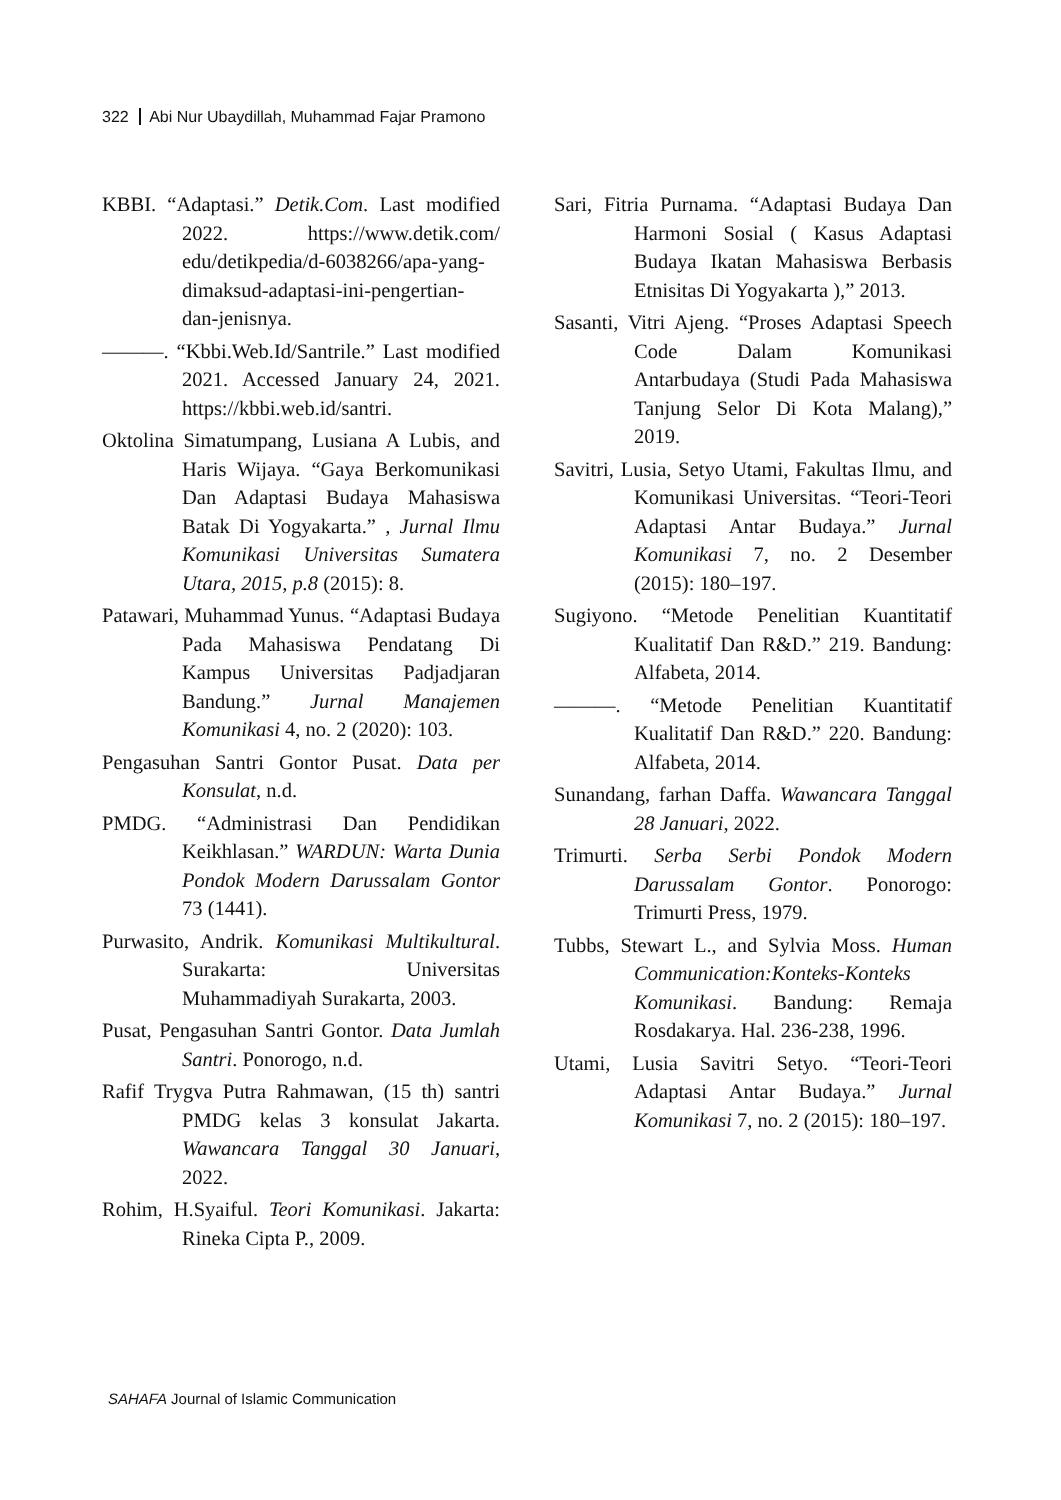322 Abi Nur Ubaydillah, Muhammad Fajar Pramono
KBBI. “Adaptasi.” Detik.Com. Last modified 2022. https://www.detik.com/ edu/detikpedia/d-6038266/apa-yang-dimaksud-adaptasi-ini-pengertian-dan-jenisnya.
———. “Kbbi.Web.Id/Santrile.” Last modified 2021. Accessed January 24, 2021. https://kbbi.web.id/santri.
Oktolina Simatumpang, Lusiana A Lubis, and Haris Wijaya. “Gaya Berkomunikasi Dan Adaptasi Budaya Mahasiswa Batak Di Yogyakarta.” , Jurnal Ilmu Komunikasi Universitas Sumatera Utara, 2015, p.8 (2015): 8.
Patawari, Muhammad Yunus. “Adaptasi Budaya Pada Mahasiswa Pendatang Di Kampus Universitas Padjadjaran Bandung.” Jurnal Manajemen Komunikasi 4, no. 2 (2020): 103.
Pengasuhan Santri Gontor Pusat. Data per Konsulat, n.d.
PMDG. “Administrasi Dan Pendidikan Keikhlasan.” WARDUN: Warta Dunia Pondok Modern Darussalam Gontor 73 (1441).
Purwasito, Andrik. Komunikasi Multikultural. Surakarta: Universitas Muhammadiyah Surakarta, 2003.
Pusat, Pengasuhan Santri Gontor. Data Jumlah Santri. Ponorogo, n.d.
Rafif Trygva Putra Rahmawan, (15 th) santri PMDG kelas 3 konsulat Jakarta. Wawancara Tanggal 30 Januari, 2022.
Rohim, H.Syaiful. Teori Komunikasi. Jakarta: Rineka Cipta P., 2009.
Sari, Fitria Purnama. “Adaptasi Budaya Dan Harmoni Sosial ( Kasus Adaptasi Budaya Ikatan Mahasiswa Berbasis Etnisitas Di Yogyakarta ),” 2013.
Sasanti, Vitri Ajeng. “Proses Adaptasi Speech Code Dalam Komunikasi Antarbudaya (Studi Pada Mahasiswa Tanjung Selor Di Kota Malang),” 2019.
Savitri, Lusia, Setyo Utami, Fakultas Ilmu, and Komunikasi Universitas. “Teori-Teori Adaptasi Antar Budaya.” Jurnal Komunikasi 7, no. 2 Desember (2015): 180–197.
Sugiyono. “Metode Penelitian Kuantitatif Kualitatif Dan R&D.” 219. Bandung: Alfabeta, 2014.
———. “Metode Penelitian Kuantitatif Kualitatif Dan R&D.” 220. Bandung: Alfabeta, 2014.
Sunandang, farhan Daffa. Wawancara Tanggal 28 Januari, 2022.
Trimurti. Serba Serbi Pondok Modern Darussalam Gontor. Ponorogo: Trimurti Press, 1979.
Tubbs, Stewart L., and Sylvia Moss. Human Communication:Konteks-Konteks Komunikasi. Bandung: Remaja Rosdakarya. Hal. 236-238, 1996.
Utami, Lusia Savitri Setyo. “Teori-Teori Adaptasi Antar Budaya.” Jurnal Komunikasi 7, no. 2 (2015): 180–197.
SAHAFA Journal of Islamic Communication